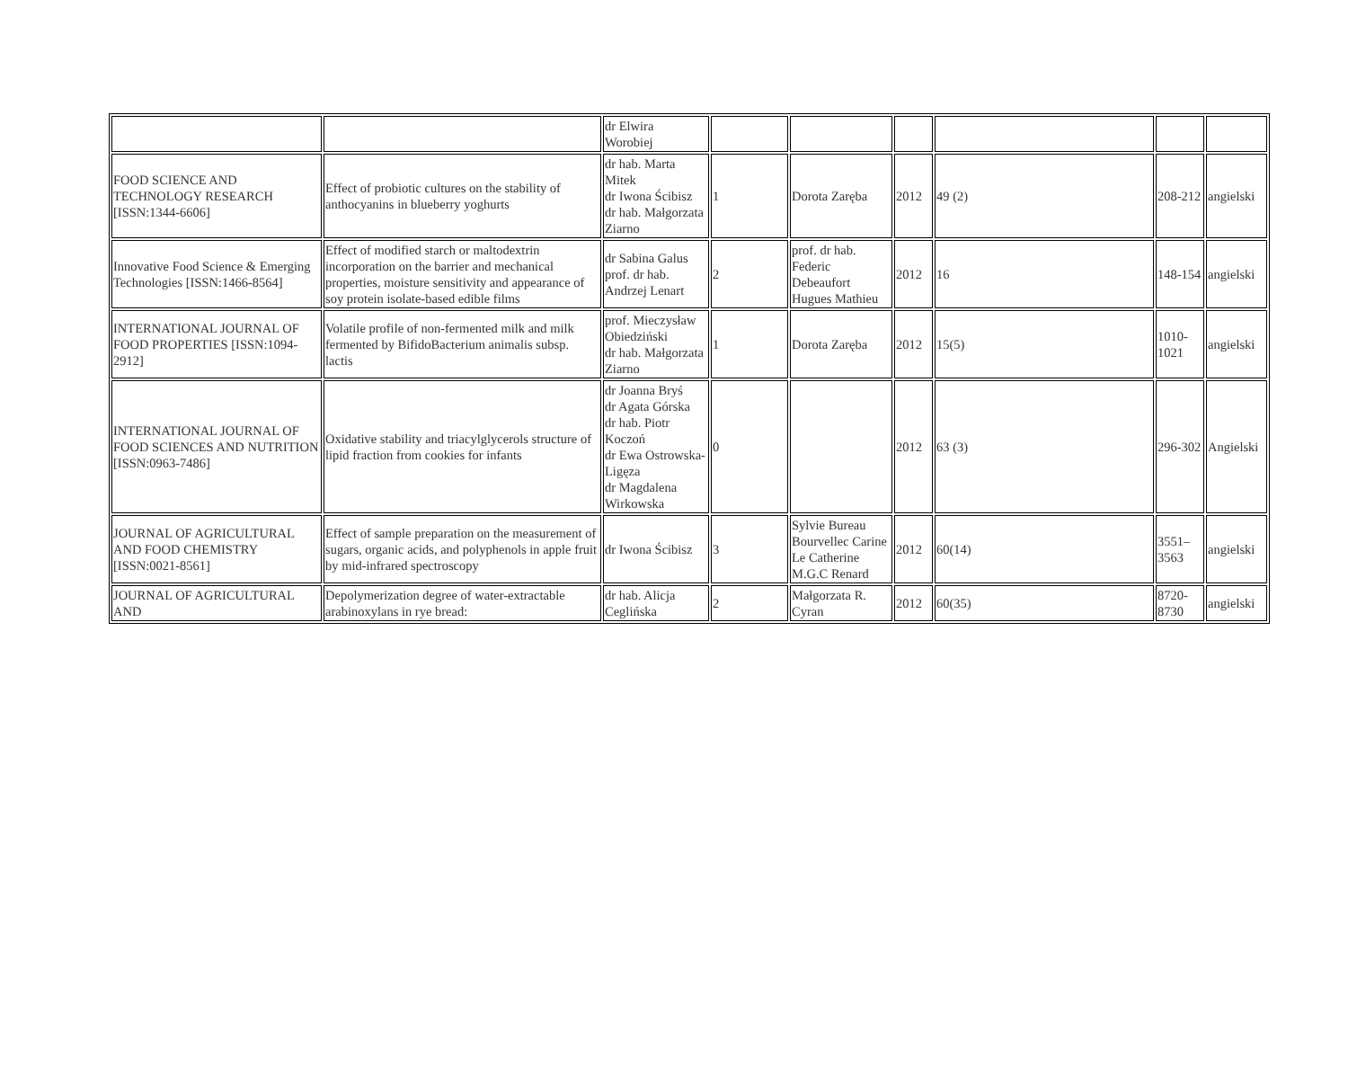| | | dr Elwira Worobiej | | | | | | |
| FOOD SCIENCE AND TECHNOLOGY RESEARCH [ISSN:1344-6606] | Effect of probiotic cultures on the stability of anthocyanins in blueberry yoghurts | dr hab. Marta Mitek dr Iwona Ścibisz dr hab. Małgorzata Ziarno | 1 | Dorota Zaręba | 2012 | 49 (2) | 208-212 | angielski |
| Innovative Food Science & Emerging Technologies [ISSN:1466-8564] | Effect of modified starch or maltodextrin incorporation on the barrier and mechanical properties, moisture sensitivity and appearance of soy protein isolate-based edible films | dr Sabina Galus prof. dr hab. Andrzej Lenart | 2 | prof. dr hab. Federic Debeaufort Hugues Mathieu | 2012 | 16 | 148-154 | angielski |
| INTERNATIONAL JOURNAL OF FOOD PROPERTIES [ISSN:1094-2912] | Volatile profile of non-fermented milk and milk fermented by BifidoBacterium animalis subsp. lactis | prof. Mieczysław Obiedziński dr hab. Małgorzata Ziarno | 1 | Dorota Zaręba | 2012 | 15(5) | 1010-1021 | angielski |
| INTERNATIONAL JOURNAL OF FOOD SCIENCES AND NUTRITION [ISSN:0963-7486] | Oxidative stability and triacylglycerols structure of lipid fraction from cookies for infants | dr Joanna Bryś dr Agata Górska dr hab. Piotr Koczoń dr Ewa Ostrowska-Ligęza dr Magdalena Wirkowska | 0 | | 2012 | 63 (3) | 296-302 | Angielski |
| JOURNAL OF AGRICULTURAL AND FOOD CHEMISTRY [ISSN:0021-8561] | Effect of sample preparation on the measurement of sugars, organic acids, and polyphenols in apple fruit by mid-infrared spectroscopy | dr Iwona Ścibisz | 3 | Sylvie Bureau Bourvellec Carine Le Catherine M.G.C Renard | 2012 | 60(14) | 3551–3563 | angielski |
| JOURNAL OF AGRICULTURAL AND | Depolymerization degree of water-extractable arabinoxylans in rye bread: | dr hab. Alicja Ceglińska | 2 | Małgorzata R. Cyran | 2012 | 60(35) | 8720-8730 | angielski |